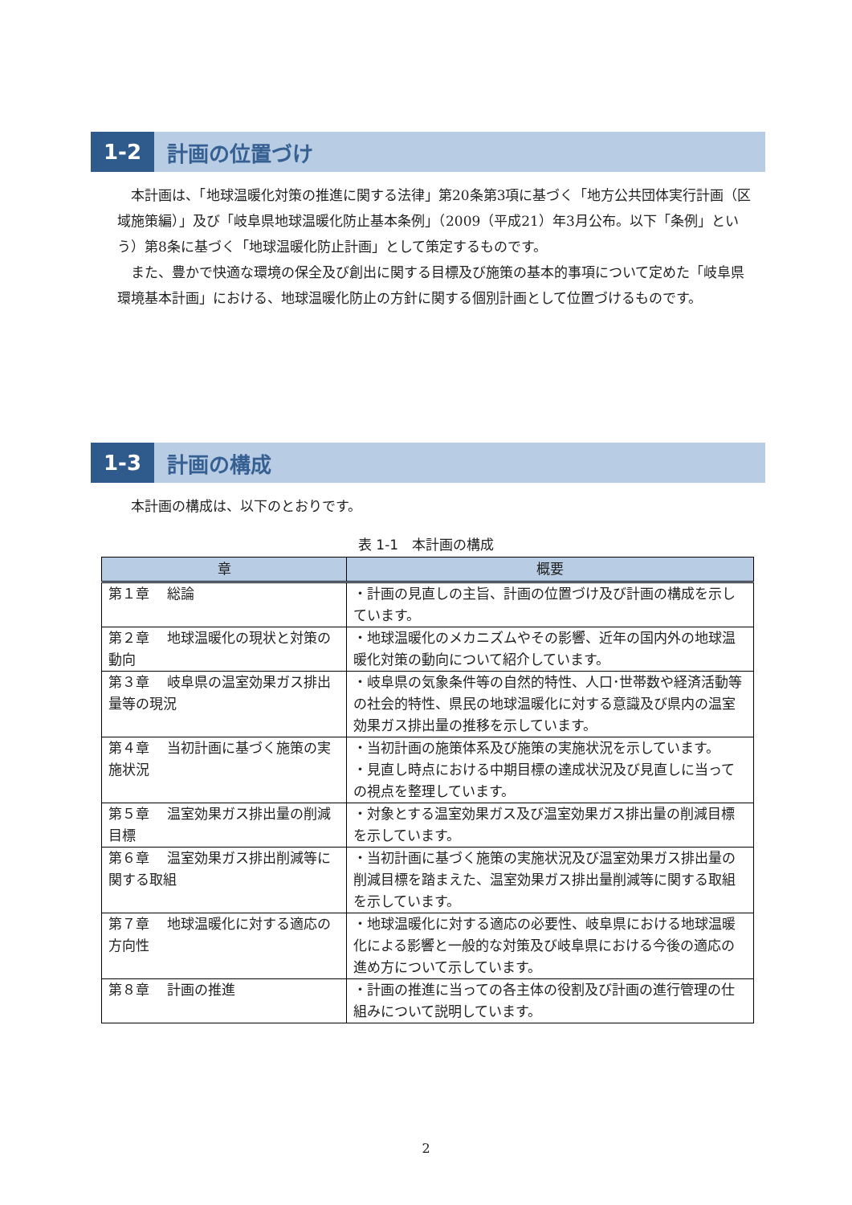1-2
計画の位置づけ
本計画は、「地球温暖化対策の推進に関する法律」第20条第3項に基づく「地方公共団体実行計画（区域施策編）」及び「岐阜県地球温暖化防止基本条例」（2009（平成21）年3月公布。以下「条例」という）第8条に基づく「地球温暖化防止計画」として策定するものです。
また、豊かで快適な環境の保全及び創出に関する目標及び施策の基本的事項について定めた「岐阜県環境基本計画」における、地球温暖化防止の方針に関する個別計画として位置づけるものです。
1-3
計画の構成
本計画の構成は、以下のとおりです。
表 1-1　本計画の構成
| 章 | 概要 |
| --- | --- |
| 第１章 総論 | ・計画の見直しの主旨、計画の位置づけ及び計画の構成を示しています。 |
| 第２章 地球温暖化の現状と対策の動向 | ・地球温暖化のメカニズムやその影響、近年の国内外の地球温暖化対策の動向について紹介しています。 |
| 第３章 岐阜県の温室効果ガス排出量等の現況 | ・岐阜県の気象条件等の自然的特性、人口･世帯数や経済活動等の社会的特性、県民の地球温暖化に対する意識及び県内の温室効果ガス排出量の推移を示しています。 |
| 第４章 当初計画に基づく施策の実施状況 | ・当初計画の施策体系及び施策の実施状況を示しています。 ・見直し時点における中期目標の達成状況及び見直しに当っての視点を整理しています。 |
| 第５章 温室効果ガス排出量の削減目標 | ・対象とする温室効果ガス及び温室効果ガス排出量の削減目標を示しています。 |
| 第６章 温室効果ガス排出削減等に関する取組 | ・当初計画に基づく施策の実施状況及び温室効果ガス排出量の削減目標を踏まえた、温室効果ガス排出量削減等に関する取組を示しています。 |
| 第７章 地球温暖化に対する適応の方向性 | ・地球温暖化に対する適応の必要性、岐阜県における地球温暖化による影響と一般的な対策及び岐阜県における今後の適応の進め方について示しています。 |
| 第８章 計画の推進 | ・計画の推進に当っての各主体の役割及び計画の進行管理の仕組みについて説明しています。 |
2